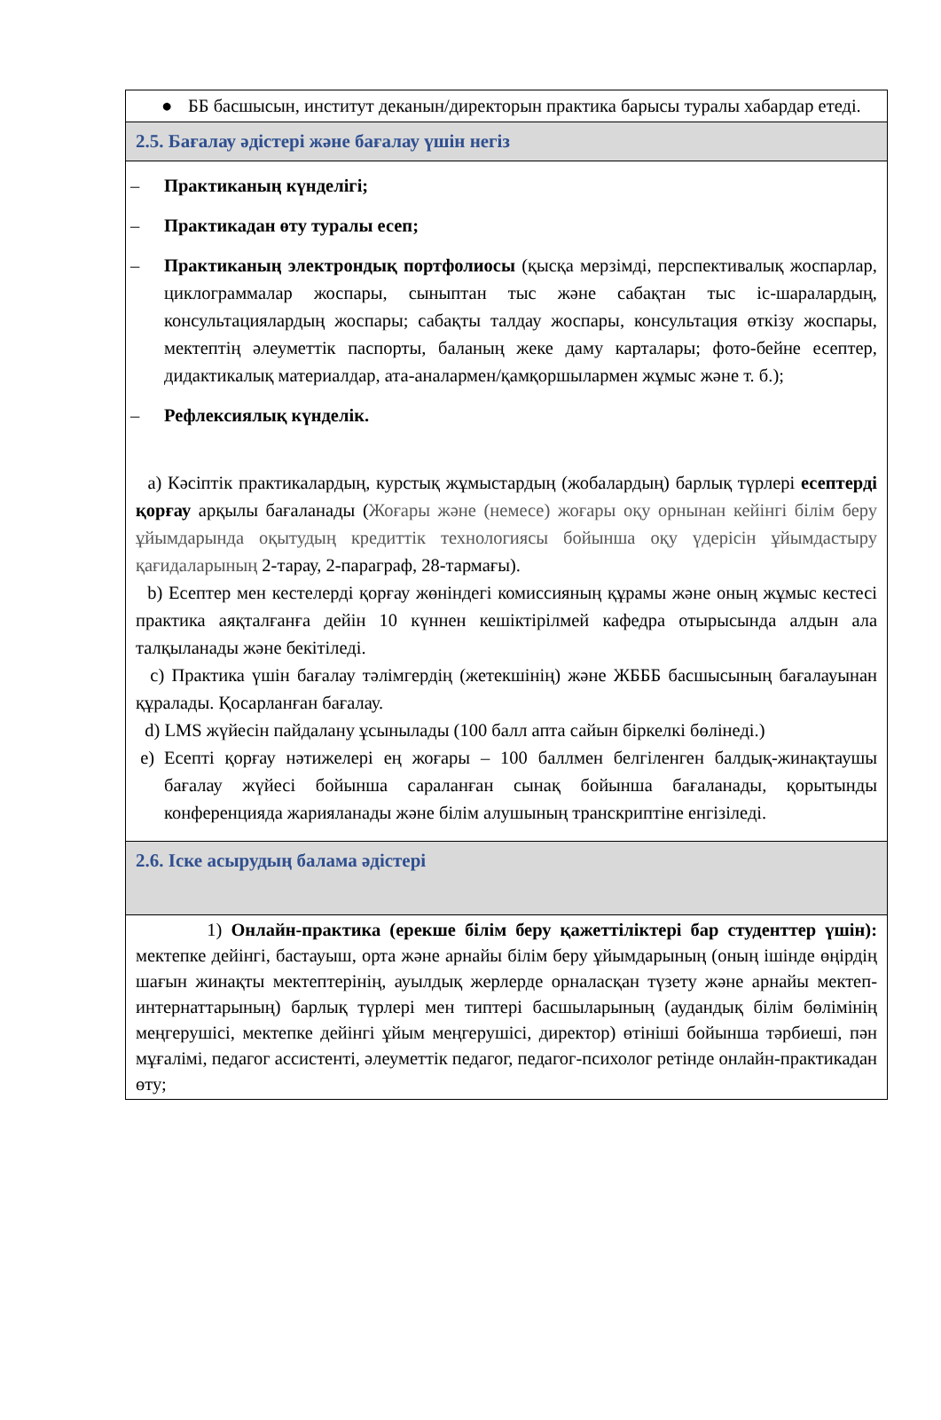| ● ББ басшысын, институт деканын/директорын практика барысы туралы хабардар етеді. |
| 2.5. Бағалау әдістері және бағалау үшін негіз |
| – Практиканың күнделігі; – Практикадан өту туралы есеп; – Практиканың электрондық портфолиосы (қысқа мерзімді, перспективалық жоспарлар, циклограммалар жоспары, сыныптан тыс және сабақтан тыс іс-шаралардың, консультациялардың жоспары; сабақты талдау жоспары, консультация өткізу жоспары, мектептің әлеуметтік паспорты, баланың жеке даму карталары; фото-бейне есептер, дидактикалық материалдар, ата-аналармен/қамқоршылармен жұмыс және т. б.); – Рефлексиялық күнделік. a) Кәсіптік практикалардың, курстық жұмыстардың (жобалардың) барлық түрлері есептерді қорғау арқылы бағаланады ( Жоғары және (немесе) жоғары оқу орнынан кейінгі білім беру ұйымдарында оқытудың кредиттік технологиясы бойынша оқу үдерісін ұйымдастыру қағидаларының 2-тарау, 2-параграф, 28-тармағы). b) Есептер мен кестелерді қорғау жөніндегі комиссияның құрамы және оның жұмыс кестесі практика аяқталғанға дейін 10 күннен кешіктірілмей кафедра отырысында алдын ала талқыланады және бекітіледі. c) Практика үшін бағалау тәлімгердің (жетекшінің) және ЖБББ басшысының бағалауынан құралады. Қосарланған бағалау. d) LMS жүйесін пайдалану ұсынылады (100 балл апта сайын біркелкі бөлінеді.) e) Есепті қорғау нәтижелері ең жоғары – 100 баллмен белгіленген балдық-жинақтаушы бағалау жүйесі бойынша сараланған сынақ бойынша бағаланады, қорытынды конференцияда жарияланады және білім алушының транскриптіне енгізіледі. |
| 2.6. Іске асырудың балама әдістері |
| 1) Онлайн-практика (ерекше білім беру қажеттіліктері бар студенттер үшін): мектепке дейінгі, бастауыш, орта және арнайы білім беру ұйымдарының (оның ішінде өңірдің шағын жинақты мектептерінің, ауылдық жерлерде орналасқан түзету және арнайы мектеп-интернаттарының) барлық түрлері мен типтері басшыларының (аудандық білім бөлімінің меңгерушісі, мектепке дейінгі ұйым меңгерушісі, директор) өтініші бойынша тәрбиеші, пән мұғалімі, педагог ассистенті, әлеуметтік педагог, педагог-психолог ретінде онлайн-практикадан өту; |